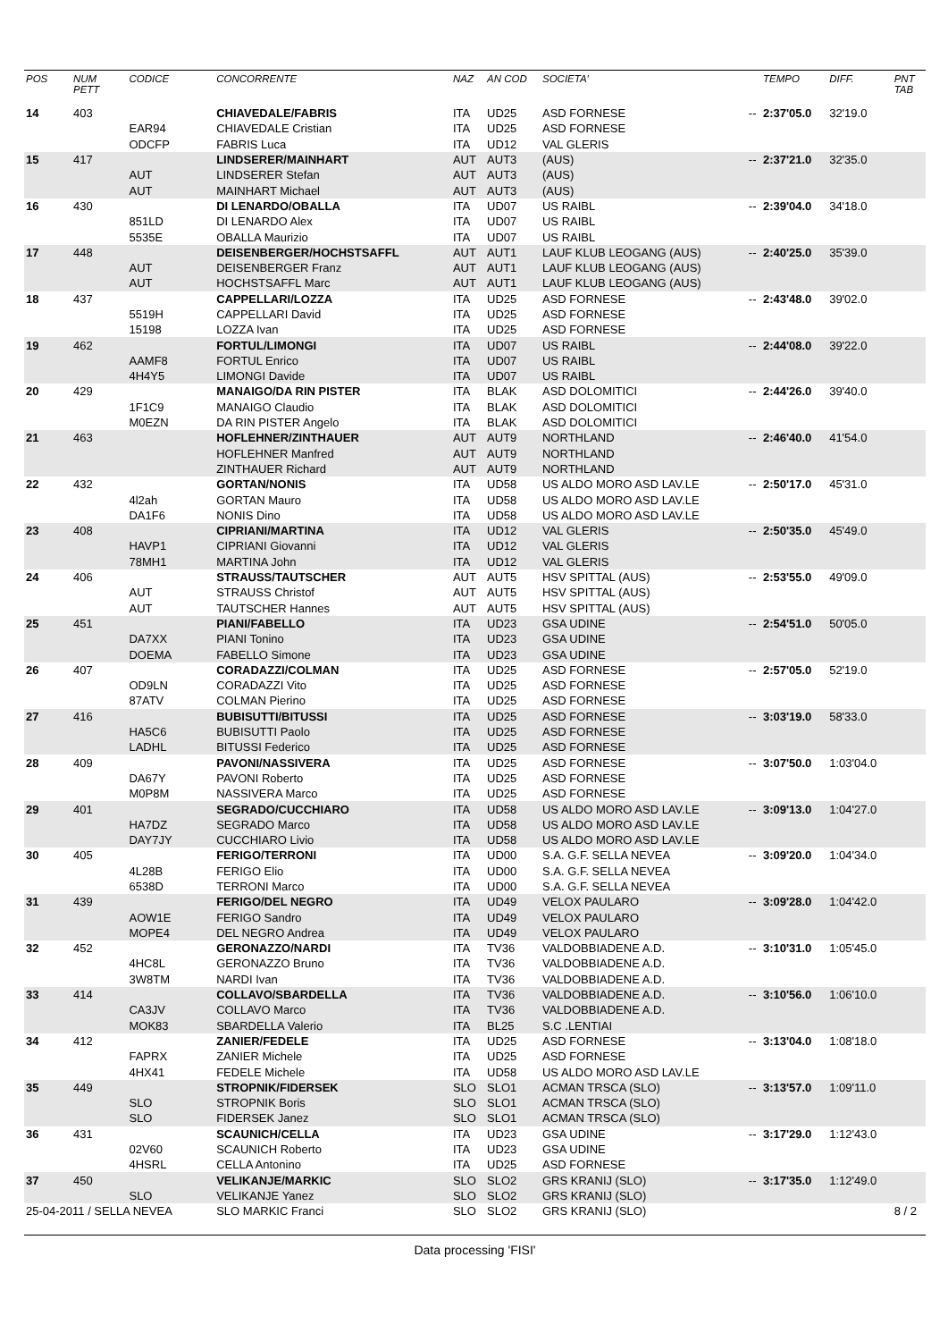| POS | NUM PETT | CODICE | CONCORRENTE | NAZ | AN COD | SOCIETA' | | TEMPO | DIFF. | PNT TAB |
| --- | --- | --- | --- | --- | --- | --- | --- | --- | --- | --- |
| 14 | 403 | | CHIAVEDALE/FABRIS | ITA | UD25 | ASD FORNESE | -- | 2:37'05.0 | 32'19.0 | |
| | | EAR94 | CHIAVEDALE Cristian | ITA | UD25 | ASD FORNESE | | | | |
| | | ODCFP | FABRIS Luca | ITA | UD12 | VAL GLERIS | | | | |
| 15 | 417 | | LINDSERER/MAINHART | AUT | AUT3 | (AUS) | -- | 2:37'21.0 | 32'35.0 | |
| | | AUT | LINDSERER Stefan | AUT | AUT3 | (AUS) | | | | |
| | | AUT | MAINHART Michael | AUT | AUT3 | (AUS) | | | | |
| 16 | 430 | | DI LENARDO/OBALLA | ITA | UD07 | US RAIBL | -- | 2:39'04.0 | 34'18.0 | |
| | | 851LD | DI LENARDO Alex | ITA | UD07 | US RAIBL | | | | |
| | | 5535E | OBALLA Maurizio | ITA | UD07 | US RAIBL | | | | |
| 17 | 448 | | DEISENBERGER/HOCHSTSAFFL | AUT | AUT1 | LAUF KLUB LEOGANG (AUS) | -- | 2:40'25.0 | 35'39.0 | |
| | | AUT | DEISENBERGER Franz | AUT | AUT1 | LAUF KLUB LEOGANG (AUS) | | | | |
| | | AUT | HOCHSTSAFFL Marc | AUT | AUT1 | LAUF KLUB LEOGANG (AUS) | | | | |
| 18 | 437 | | CAPPELLARI/LOZZA | ITA | UD25 | ASD FORNESE | -- | 2:43'48.0 | 39'02.0 | |
| | | 5519H | CAPPELLARI David | ITA | UD25 | ASD FORNESE | | | | |
| | | 15198 | LOZZA Ivan | ITA | UD25 | ASD FORNESE | | | | |
| 19 | 462 | | FORTUL/LIMONGI | ITA | UD07 | US RAIBL | -- | 2:44'08.0 | 39'22.0 | |
| | | AAMF8 | FORTUL Enrico | ITA | UD07 | US RAIBL | | | | |
| | | 4H4Y5 | LIMONGI Davide | ITA | UD07 | US RAIBL | | | | |
| 20 | 429 | | MANAIGO/DA RIN PISTER | ITA | BLAK | ASD DOLOMITICI | -- | 2:44'26.0 | 39'40.0 | |
| | | 1F1C9 | MANAIGO Claudio | ITA | BLAK | ASD DOLOMITICI | | | | |
| | | M0EZN | DA RIN PISTER Angelo | ITA | BLAK | ASD DOLOMITICI | | | | |
| 21 | 463 | | HOFLEHNER/ZINTHAUER | AUT | AUT9 | NORTHLAND | -- | 2:46'40.0 | 41'54.0 | |
| | | | HOFLEHNER Manfred | AUT | AUT9 | NORTHLAND | | | | |
| | | | ZINTHAUER Richard | AUT | AUT9 | NORTHLAND | | | | |
| 22 | 432 | | GORTAN/NONIS | ITA | UD58 | US ALDO MORO ASD LAV.LE | -- | 2:50'17.0 | 45'31.0 | |
| | | 4l2ah | GORTAN Mauro | ITA | UD58 | US ALDO MORO ASD LAV.LE | | | | |
| | | DA1F6 | NONIS Dino | ITA | UD58 | US ALDO MORO ASD LAV.LE | | | | |
| 23 | 408 | | CIPRIANI/MARTINA | ITA | UD12 | VAL GLERIS | -- | 2:50'35.0 | 45'49.0 | |
| | | HAVP1 | CIPRIANI Giovanni | ITA | UD12 | VAL GLERIS | | | | |
| | | 78MH1 | MARTINA John | ITA | UD12 | VAL GLERIS | | | | |
| 24 | 406 | | STRAUSS/TAUTSCHER | AUT | AUT5 | HSV SPITTAL (AUS) | -- | 2:53'55.0 | 49'09.0 | |
| | | AUT | STRAUSS Christof | AUT | AUT5 | HSV SPITTAL (AUS) | | | | |
| | | AUT | TAUTSCHER Hannes | AUT | AUT5 | HSV SPITTAL (AUS) | | | | |
| 25 | 451 | | PIANI/FABELLO | ITA | UD23 | GSA UDINE | -- | 2:54'51.0 | 50'05.0 | |
| | | DA7XX | PIANI Tonino | ITA | UD23 | GSA UDINE | | | | |
| | | DOEMA | FABELLO Simone | ITA | UD23 | GSA UDINE | | | | |
| 26 | 407 | | CORADAZZI/COLMAN | ITA | UD25 | ASD FORNESE | -- | 2:57'05.0 | 52'19.0 | |
| | | OD9LN | CORADAZZI Vito | ITA | UD25 | ASD FORNESE | | | | |
| | | 87ATV | COLMAN Pierino | ITA | UD25 | ASD FORNESE | | | | |
| 27 | 416 | | BUBISUTTI/BITUSSI | ITA | UD25 | ASD FORNESE | -- | 3:03'19.0 | 58'33.0 | |
| | | HA5C6 | BUBISUTTI Paolo | ITA | UD25 | ASD FORNESE | | | | |
| | | LADHL | BITUSSI Federico | ITA | UD25 | ASD FORNESE | | | | |
| 28 | 409 | | PAVONI/NASSIVERA | ITA | UD25 | ASD FORNESE | -- | 3:07'50.0 | 1:03'04.0 | |
| | | DA67Y | PAVONI Roberto | ITA | UD25 | ASD FORNESE | | | | |
| | | M0P8M | NASSIVERA Marco | ITA | UD25 | ASD FORNESE | | | | |
| 29 | 401 | | SEGRADO/CUCCHIARO | ITA | UD58 | US ALDO MORO ASD LAV.LE | -- | 3:09'13.0 | 1:04'27.0 | |
| | | HA7DZ | SEGRADO Marco | ITA | UD58 | US ALDO MORO ASD LAV.LE | | | | |
| | | DAY7JY | CUCCHIARO Livio | ITA | UD58 | US ALDO MORO ASD LAV.LE | | | | |
| 30 | 405 | | FERIGO/TERRONI | ITA | UD00 | S.A. G.F. SELLA NEVEA | -- | 3:09'20.0 | 1:04'34.0 | |
| | | 4L28B | FERIGO Elio | ITA | UD00 | S.A. G.F. SELLA NEVEA | | | | |
| | | 6538D | TERRONI Marco | ITA | UD00 | S.A. G.F. SELLA NEVEA | | | | |
| 31 | 439 | | FERIGO/DEL NEGRO | ITA | UD49 | VELOX PAULARO | -- | 3:09'28.0 | 1:04'42.0 | |
| | | AOW1E | FERIGO Sandro | ITA | UD49 | VELOX PAULARO | | | | |
| | | MOPE4 | DEL NEGRO Andrea | ITA | UD49 | VELOX PAULARO | | | | |
| 32 | 452 | | GERONAZZO/NARDI | ITA | TV36 | VALDOBBIADENE A.D. | -- | 3:10'31.0 | 1:05'45.0 | |
| | | 4HC8L | GERONAZZO Bruno | ITA | TV36 | VALDOBBIADENE A.D. | | | | |
| | | 3W8TM | NARDI Ivan | ITA | TV36 | VALDOBBIADENE A.D. | | | | |
| 33 | 414 | | COLLAVO/SBARDELLA | ITA | TV36 | VALDOBBIADENE A.D. | -- | 3:10'56.0 | 1:06'10.0 | |
| | | CA3JV | COLLAVO Marco | ITA | TV36 | VALDOBBIADENE A.D. | | | | |
| | | MOK83 | SBARDELLA Valerio | ITA | BL25 | S.C .LENTIAI | | | | |
| 34 | 412 | | ZANIER/FEDELE | ITA | UD25 | ASD FORNESE | -- | 3:13'04.0 | 1:08'18.0 | |
| | | FAPRX | ZANIER Michele | ITA | UD25 | ASD FORNESE | | | | |
| | | 4HX41 | FEDELE Michele | ITA | UD58 | US ALDO MORO ASD LAV.LE | | | | |
| 35 | 449 | | STROPNIK/FIDERSEK | SLO | SLO1 | ACMAN TRSCA (SLO) | -- | 3:13'57.0 | 1:09'11.0 | |
| | | SLO | STROPNIK Boris | SLO | SLO1 | ACMAN TRSCA (SLO) | | | | |
| | | SLO | FIDERSEK Janez | SLO | SLO1 | ACMAN TRSCA (SLO) | | | | |
| 36 | 431 | | SCAUNICH/CELLA | ITA | UD23 | GSA UDINE | -- | 3:17'29.0 | 1:12'43.0 | |
| | | 02V60 | SCAUNICH Roberto | ITA | UD23 | GSA UDINE | | | | |
| | | 4HSRL | CELLA Antonino | ITA | UD25 | ASD FORNESE | | | | |
| 37 | 450 | | VELIKANJE/MARKIC | SLO | SLO2 | GRS KRANIJ (SLO) | -- | 3:17'35.0 | 1:12'49.0 | |
| | | SLO | VELIKANJE Yanez | SLO | SLO2 | GRS KRANIJ (SLO) | | | | |
| 25-04-2011 / SELLA NEVEA | | | SLO MARKIC Franci | SLO | SLO2 | GRS KRANIJ (SLO) | | | | 8 / 2 |
Data processing 'FISI'